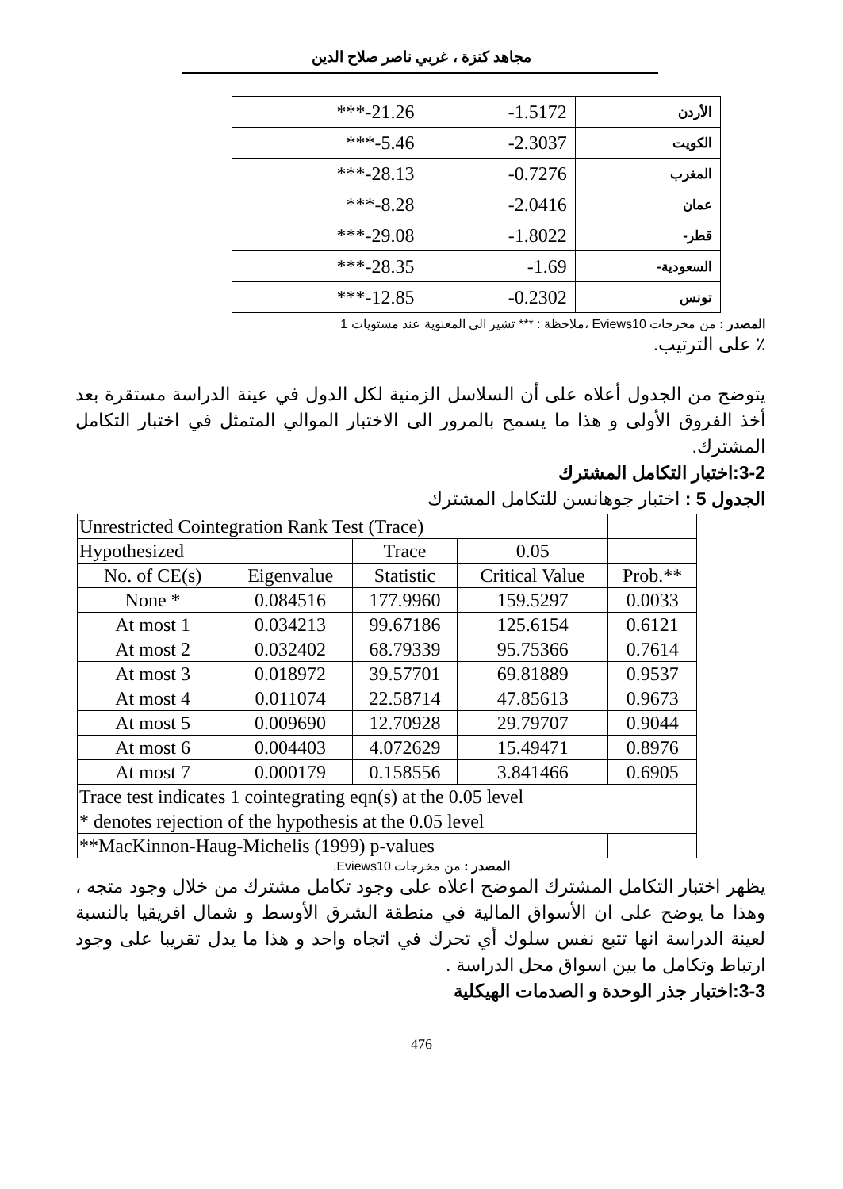مجاهد كنزة ، غربي ناصر صلاح الدين
| ***-21.26 | -1.5172 | الأردن |
| ***-5.46 | -2.3037 | الكويت |
| ***-28.13 | -0.7276 | المغرب |
| ***-8.28 | -2.0416 | عمان |
| ***-29.08 | -1.8022 | -قطر |
| ***-28.35 | -1.69 | -السعودية |
| ***-12.85 | -0.2302 | تونس |
المصدر : من مخرجات Eviews10 ،ملاحظة : *** تشير الى المعنوية عند مستويات 1
٪ على الترتيب.
يتوضح من الجدول أعلاه على أن السلاسل الزمنية لكل الدول في عينة الدراسة مستقرة بعد أخذ الفروق الأولى و هذا ما يسمح بالمرور الى الاختبار الموالي المتمثل في اختبار التكامل المشترك.
3-2:اختبار التكامل المشترك
الجدول 5 : اختبار جوهانسن للتكامل المشترك
| Unrestricted Cointegration Rank Test (Trace) | | | | |
| Hypothesized | | Trace | 0.05 | |
| No. of CE(s) | Eigenvalue | Statistic | Critical Value | Prob.** |
| None * | 0.084516 | 177.9960 | 159.5297 | 0.0033 |
| At most 1 | 0.034213 | 99.67186 | 125.6154 | 0.6121 |
| At most 2 | 0.032402 | 68.79339 | 95.75366 | 0.7614 |
| At most 3 | 0.018972 | 39.57701 | 69.81889 | 0.9537 |
| At most 4 | 0.011074 | 22.58714 | 47.85613 | 0.9673 |
| At most 5 | 0.009690 | 12.70928 | 29.79707 | 0.9044 |
| At most 6 | 0.004403 | 4.072629 | 15.49471 | 0.8976 |
| At most 7 | 0.000179 | 0.158556 | 3.841466 | 0.6905 |
| Trace test indicates 1 cointegrating eqn(s) at the 0.05 level | | | | |
| * denotes rejection of the hypothesis at the 0.05 level | | | | |
| **MacKinnon-Haug-Michelis (1999) p-values | | | | |
المصدر : من مخرجات Eviews10.
يظهر اختبار التكامل المشترك الموضح اعلاه على وجود تكامل مشترك من خلال وجود متجه ، وهذا ما يوضح على ان الأسواق المالية في منطقة الشرق الأوسط و شمال افريقيا بالنسبة لعينة الدراسة انها تتبع نفس سلوك أي تحرك في اتجاه واحد و هذا ما يدل تقريبا على وجود ارتباط وتكامل ما بين اسواق محل الدراسة .
3-3:اختبار جذر الوحدة و الصدمات الهيكلية
476